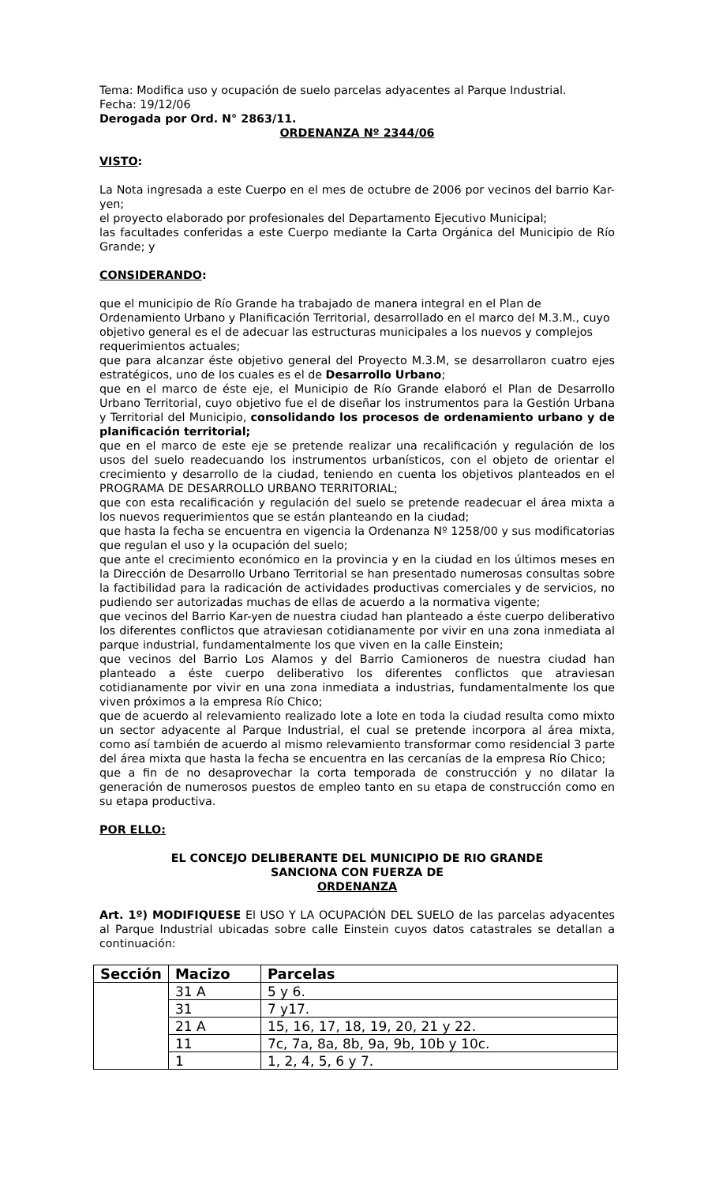Tema: Modifica uso y ocupación de suelo parcelas adyacentes al Parque Industrial.
Fecha: 19/12/06
Derogada por Ord. N° 2863/11.
ORDENANZA Nº 2344/06
VISTO:
La Nota ingresada a este Cuerpo en el mes de octubre de 2006 por vecinos del barrio Kar-yen;
el proyecto elaborado por profesionales del Departamento Ejecutivo Municipal;
las facultades conferidas a este Cuerpo mediante la Carta Orgánica del Municipio de Río Grande; y
CONSIDERANDO:
que el municipio de Río Grande ha trabajado de manera integral en el Plan de Ordenamiento Urbano y Planificación Territorial, desarrollado en el marco del M.3.M., cuyo objetivo general es el de adecuar las estructuras municipales a los nuevos y complejos requerimientos actuales;
que para alcanzar éste objetivo general del Proyecto M.3.M, se desarrollaron cuatro ejes estratégicos, uno de los cuales es el de Desarrollo Urbano;
que en el marco de éste eje, el Municipio de Río Grande elaboró el Plan de Desarrollo Urbano Territorial, cuyo objetivo fue el de diseñar los instrumentos para la Gestión Urbana y Territorial del Municipio, consolidando los procesos de ordenamiento urbano y de planificación territorial;
que en el marco de este eje se pretende realizar una recalificación y regulación de los usos del suelo readecuando los instrumentos urbanísticos, con el objeto de orientar el crecimiento y desarrollo de la ciudad, teniendo en cuenta los objetivos planteados en el PROGRAMA DE DESARROLLO URBANO TERRITORIAL;
que con esta recalificación y regulación del suelo se pretende readecuar el área mixta a los nuevos requerimientos que se están planteando en la ciudad;
que hasta la fecha se encuentra en vigencia la Ordenanza Nº 1258/00 y sus modificatorias que regulan el uso y la ocupación del suelo;
que ante el crecimiento económico en la provincia y en la ciudad en los últimos meses en la Dirección de Desarrollo Urbano Territorial se han presentado numerosas consultas sobre la factibilidad para la radicación de actividades productivas comerciales y de servicios, no pudiendo ser autorizadas muchas de ellas de acuerdo a la normativa vigente;
que vecinos del Barrio Kar-yen de nuestra ciudad han planteado a éste cuerpo deliberativo los diferentes conflictos que atraviesan cotidianamente por vivir en una zona inmediata al parque industrial, fundamentalmente los que viven en la calle Einstein;
que vecinos del Barrio Los Alamos y del Barrio Camioneros de nuestra ciudad han planteado a éste cuerpo deliberativo los diferentes conflictos que atraviesan cotidianamente por vivir en una zona inmediata a industrias, fundamentalmente los que viven próximos a la empresa Río Chico;
que de acuerdo al relevamiento realizado lote a lote en toda la ciudad resulta como mixto un sector adyacente al Parque Industrial, el cual se pretende incorpora al área mixta, como así también de acuerdo al mismo relevamiento transformar como residencial 3 parte del área mixta que hasta la fecha se encuentra en las cercanías de la empresa Río Chico;
que a fin de no desaprovechar la corta temporada de construcción y no dilatar la generación de numerosos puestos de empleo tanto en su etapa de construcción como en su etapa productiva.
POR ELLO:
EL CONCEJO DELIBERANTE DEL MUNICIPIO DE RIO GRANDE
SANCIONA CON FUERZA DE
ORDENANZA
Art. 1º) MODIFIQUESE El USO Y LA OCUPACIÓN DEL SUELO de las parcelas adyacentes al Parque Industrial ubicadas sobre calle Einstein cuyos datos catastrales se detallan a continuación:
| Sección | Macizo | Parcelas |
| --- | --- | --- |
| | 31 A | 5 y 6. |
| | 31 | 7 y17. |
| | 21 A | 15, 16, 17, 18, 19, 20, 21 y 22. |
| | 11 | 7c, 7a, 8a, 8b, 9a, 9b, 10b y 10c. |
| | 1 | 1, 2, 4, 5, 6 y 7. |